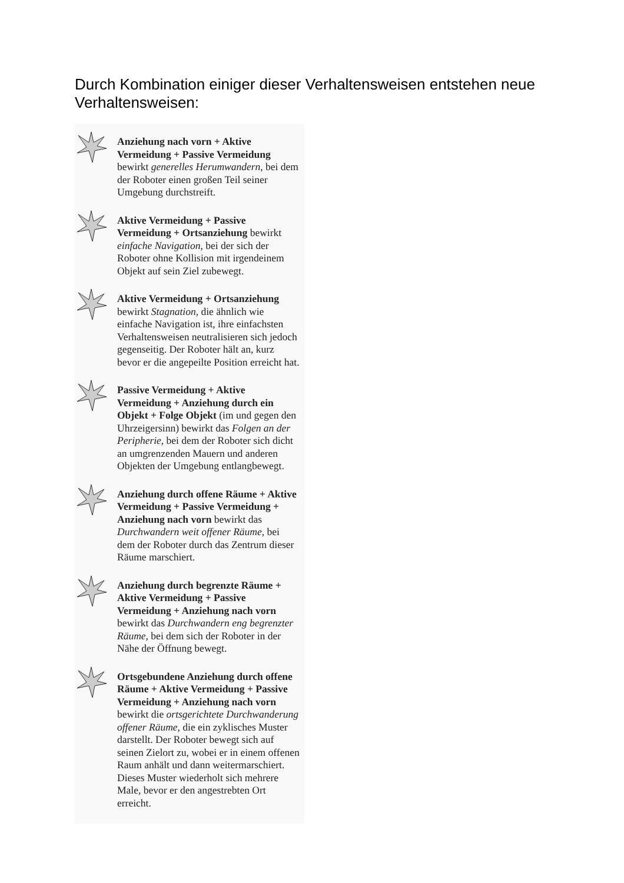Durch Kombination einiger dieser Verhaltensweisen entstehen neue Verhaltensweisen:
Anziehung nach vorn + Aktive Vermeidung + Passive Vermeidung bewirkt generelles Herumwandern, bei dem der Roboter einen großen Teil seiner Umgebung durchstreift.
Aktive Vermeidung + Passive Vermeidung + Ortsanziehung bewirkt einfache Navigation, bei der sich der Roboter ohne Kollision mit irgendeinem Objekt auf sein Ziel zubewegt.
Aktive Vermeidung + Ortsanziehung bewirkt Stagnation, die ähnlich wie einfache Navigation ist, ihre einfachsten Verhaltensweisen neutralisieren sich jedoch gegenseitig. Der Roboter hält an, kurz bevor er die angepeilte Position erreicht hat.
Passive Vermeidung + Aktive Vermeidung + Anziehung durch ein Objekt + Folge Objekt (im und gegen den Uhrzeigersinn) bewirkt das Folgen an der Peripherie, bei dem der Roboter sich dicht an umgrenzenden Mauern und anderen Objekten der Umgebung entlangbewegt.
Anziehung durch offene Räume + Aktive Vermeidung + Passive Vermeidung + Anziehung nach vorn bewirkt das Durchwandern weit offener Räume, bei dem der Roboter durch das Zentrum dieser Räume marschiert.
Anziehung durch begrenzte Räume + Aktive Vermeidung + Passive Vermeidung + Anziehung nach vorn bewirkt das Durchwandern eng begrenzter Räume, bei dem sich der Roboter in der Nähe der Öffnung bewegt.
Ortsgebundene Anziehung durch offene Räume + Aktive Vermeidung + Passive Vermeidung + Anziehung nach vorn bewirkt die ortsgerichtete Durchwanderung offener Räume, die ein zyklisches Muster darstellt. Der Roboter bewegt sich auf seinen Zielort zu, wobei er in einem offenen Raum anhält und dann weitermarschiert. Dieses Muster wiederholt sich mehrere Male, bevor er den angestrebten Ort erreicht.